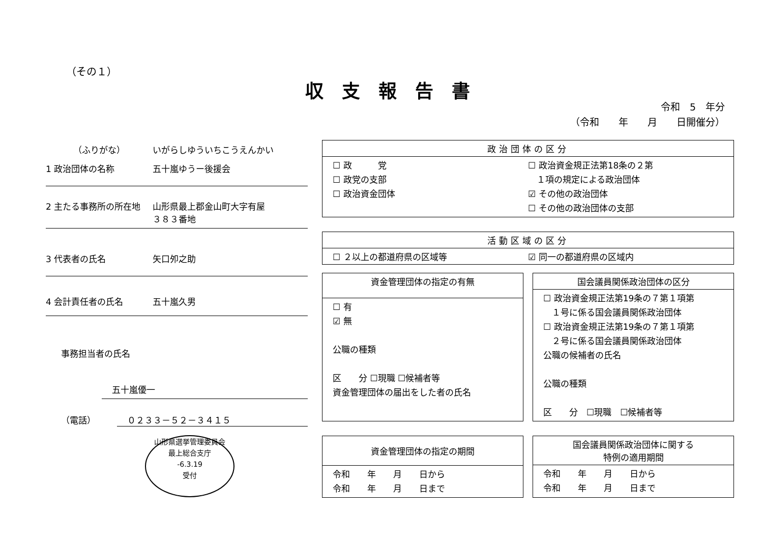（その１）
収支報告書
令和　5　年分
（令和　　年　　月　　日開催分）
（ふりがな） いがらしゆういちこうえんかい
1 政治団体の名称 五十嵐ゆうー後援会
2 主たる事務所の所在地 山形県最上郡金山町大字有屋
３８３番地
3 代表者の氏名 矢口夘之助
4 会計責任者の氏名 五十嵐久男
事務担当者の氏名
五十嵐優一
（電話） ０２３３－５２－３４１５
| 政治団体の区分 |
| --- |
| ☐ 政 党 ☐ 政党の支部 ☐ 政治資金団体 ☐ 政治資金規正法第18条の２第 １項の規定による政治団体 ☑ その他の政治団体 ☐ その他の政治団体の支部 |
| 活動区域の区分 |
| --- |
| ☐ ２以上の都道府県の区域等 ☑ 同一の都道府県の区域内 |
| 資金管理団体の指定の有無 |
| --- |
| ☐ 有 ☑ 無 公職の種類 区 分 ☐現職 ☐候補者等 資金管理団体の届出をした者の氏名 |
| 国会議員関係政治団体の区分 |
| --- |
| ☐ 政治資金規正法第19条の７第１項第 １号に係る国会議員関係政治団体 ☐ 政治資金規正法第19条の７第１項第 ２号に係る国会議員関係政治団体 公職の候補者の氏名 公職の種類 区 分 ☐現職 ☐候補者等 |
| 資金管理団体の指定の期間 |
| --- |
| 令和 年 月 日から 令和 年 月 日まで |
| 国会議員関係政治団体に関する 特例の適用期間 |
| --- |
| 令和 年 月 日から 令和 年 月 日まで |
山形県選挙管理委員会
最上総合支庁
-6.3.19
受付